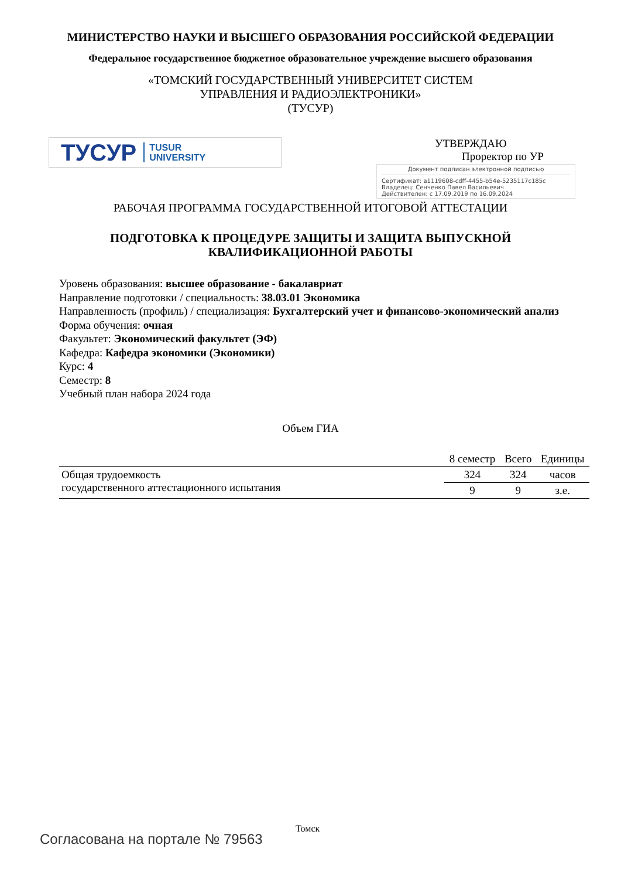МИНИСТЕРСТВО НАУКИ И ВЫСШЕГО ОБРАЗОВАНИЯ РОССИЙСКОЙ ФЕДЕРАЦИИ
Федеральное государственное бюджетное образовательное учреждение высшего образования
«ТОМСКИЙ ГОСУДАРСТВЕННЫЙ УНИВЕРСИТЕТ СИСТЕМ
УПРАВЛЕНИЯ И РАДИОЭЛЕКТРОНИКИ»
(ТУСУР)
ТУСУР TUSUR
UNIVERSITY
УТВЕРЖДАЮ
Проректор по УР
Документ подписан электронной подписью
Сертификат: a1119608-cdff-4455-b54e-5235117c185c
Владелец: Сенченко Павел Васильевич
Действителен: с 17.09.2019 по 16.09.2024
РАБОЧАЯ ПРОГРАММА ГОСУДАРСТВЕННОЙ ИТОГОВОЙ АТТЕСТАЦИИ
ПОДГОТОВКА К ПРОЦЕДУРЕ ЗАЩИТЫ И ЗАЩИТА ВЫПУСКНОЙ
КВАЛИФИКАЦИОННОЙ РАБОТЫ
Уровень образования: высшее образование - бакалавриат
Направление подготовки / специальность: 38.03.01 Экономика
Направленность (профиль) / специализация: Бухгалтерский учет и финансово-экономический анализ
Форма обучения: очная
Факультет: Экономический факультет (ЭФ)
Кафедра: Кафедра экономики (Экономики)
Курс: 4
Семестр: 8
Учебный план набора 2024 года
Объем ГИА
| | 8 семестр | Всего | Единицы |
| --- | --- | --- | --- |
| Общая трудоемкость государственного аттестационного испытания | 324 | 324 | часов |
| | 9 | 9 | з.е. |
Томск
Согласована на портале № 79563